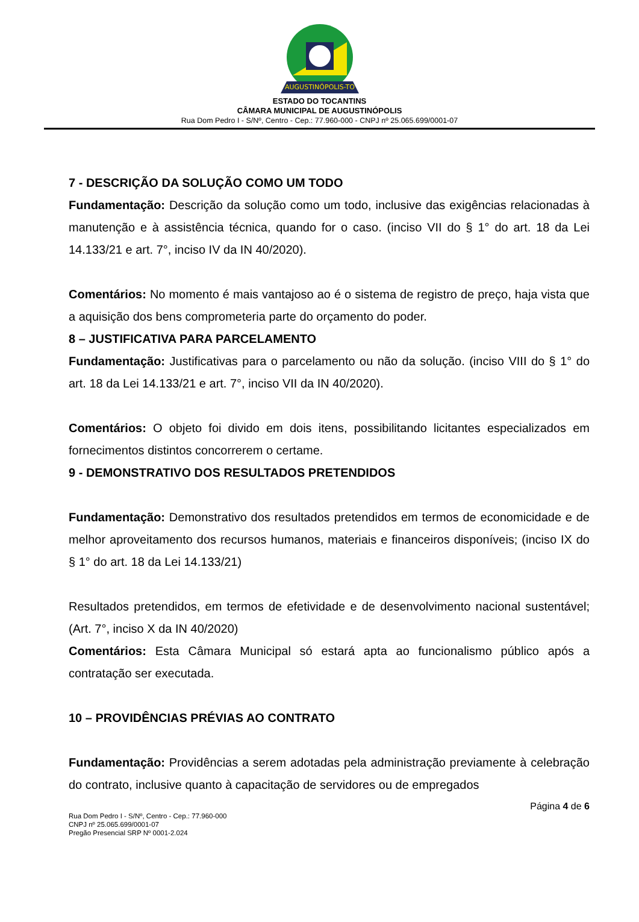AUGUSTINÓPOLIS-TO
ESTADO DO TOCANTINS
CÂMARA MUNICIPAL DE AUGUSTINÓPOLIS
Rua Dom Pedro I - S/Nº, Centro - Cep.: 77.960-000 - CNPJ nº 25.065.699/0001-07
7 - DESCRIÇÃO DA SOLUÇÃO COMO UM TODO
Fundamentação: Descrição da solução como um todo, inclusive das exigências relacionadas à manutenção e à assistência técnica, quando for o caso. (inciso VII do § 1° do art. 18 da Lei 14.133/21 e art. 7°, inciso IV da IN 40/2020).
Comentários: No momento é mais vantajoso ao é o sistema de registro de preço, haja vista que a aquisição dos bens comprometeria parte do orçamento do poder.
8 – JUSTIFICATIVA PARA PARCELAMENTO
Fundamentação: Justificativas para o parcelamento ou não da solução. (inciso VIII do § 1° do art. 18 da Lei 14.133/21 e art. 7°, inciso VII da IN 40/2020).
Comentários: O objeto foi divido em dois itens, possibilitando licitantes especializados em fornecimentos distintos concorrerem o certame.
9 - DEMONSTRATIVO DOS RESULTADOS PRETENDIDOS
Fundamentação: Demonstrativo dos resultados pretendidos em termos de economicidade e de melhor aproveitamento dos recursos humanos, materiais e financeiros disponíveis; (inciso IX do § 1° do art. 18 da Lei 14.133/21)
Resultados pretendidos, em termos de efetividade e de desenvolvimento nacional sustentável; (Art. 7°, inciso X da IN 40/2020)
Comentários: Esta Câmara Municipal só estará apta ao funcionalismo público após a contratação ser executada.
10 – PROVIDÊNCIAS PRÉVIAS AO CONTRATO
Fundamentação: Providências a serem adotadas pela administração previamente à celebração do contrato, inclusive quanto à capacitação de servidores ou de empregados
Página 4 de 6
Rua Dom Pedro I - S/Nº, Centro - Cep.: 77.960-000
CNPJ nº 25.065.699/0001-07
Pregão Presencial SRP Nº 0001-2.024